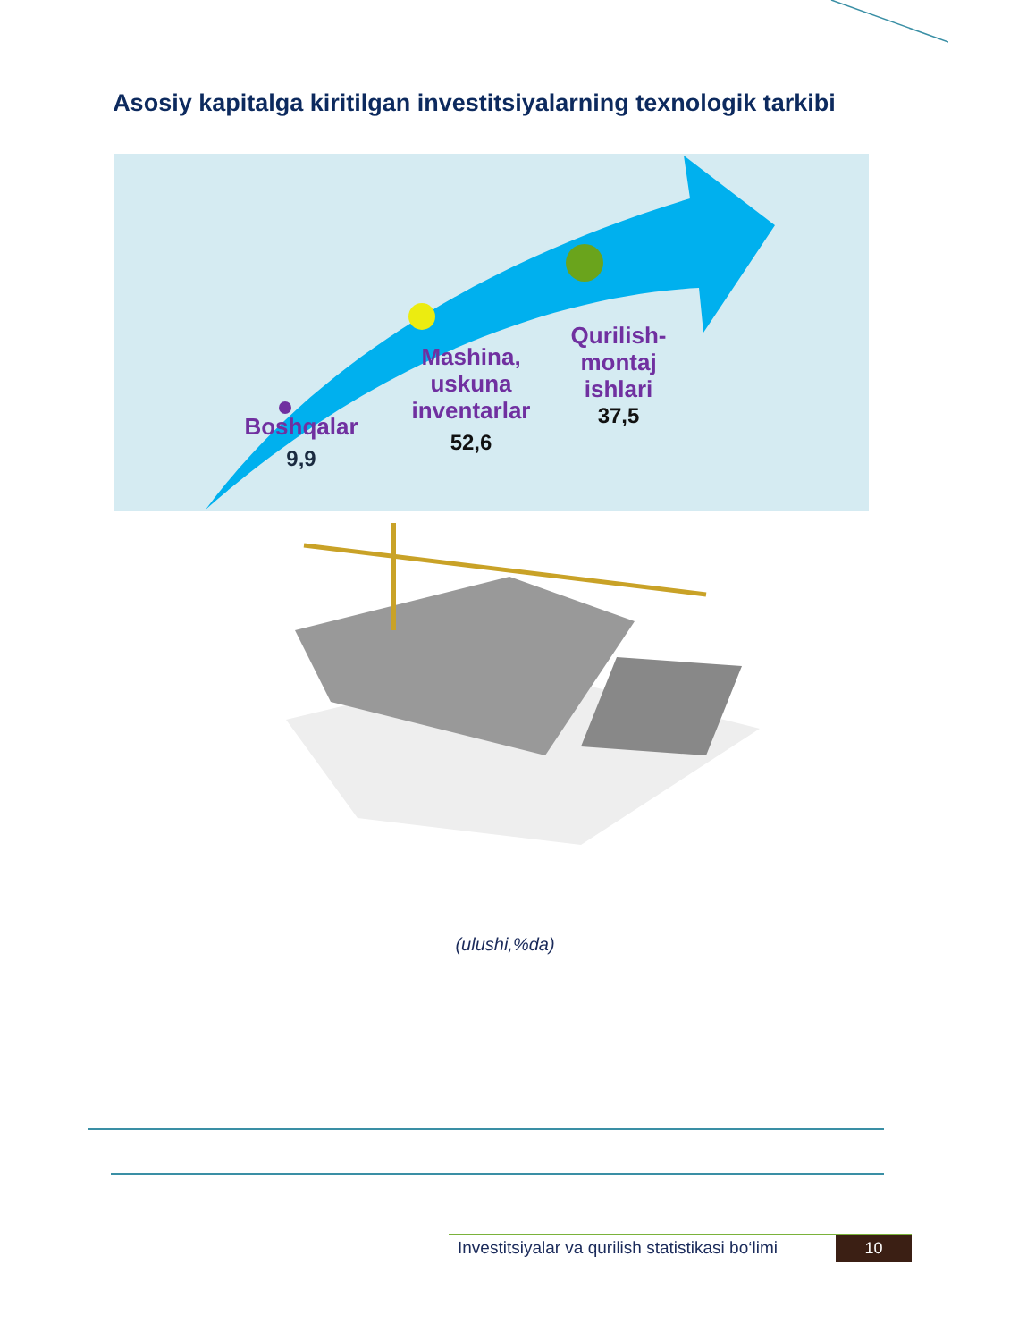Asosiy kapitalga kiritilgan investitsiyalarning texnologik tarkibi
Boshqalar
9,9
Mashina, uskuna inventarlar
52,6
Qurilish-montaj ishlari
37,5
(ulushi,%da)
Investitsiyalar va qurilish statistikasi bo‘limi 10